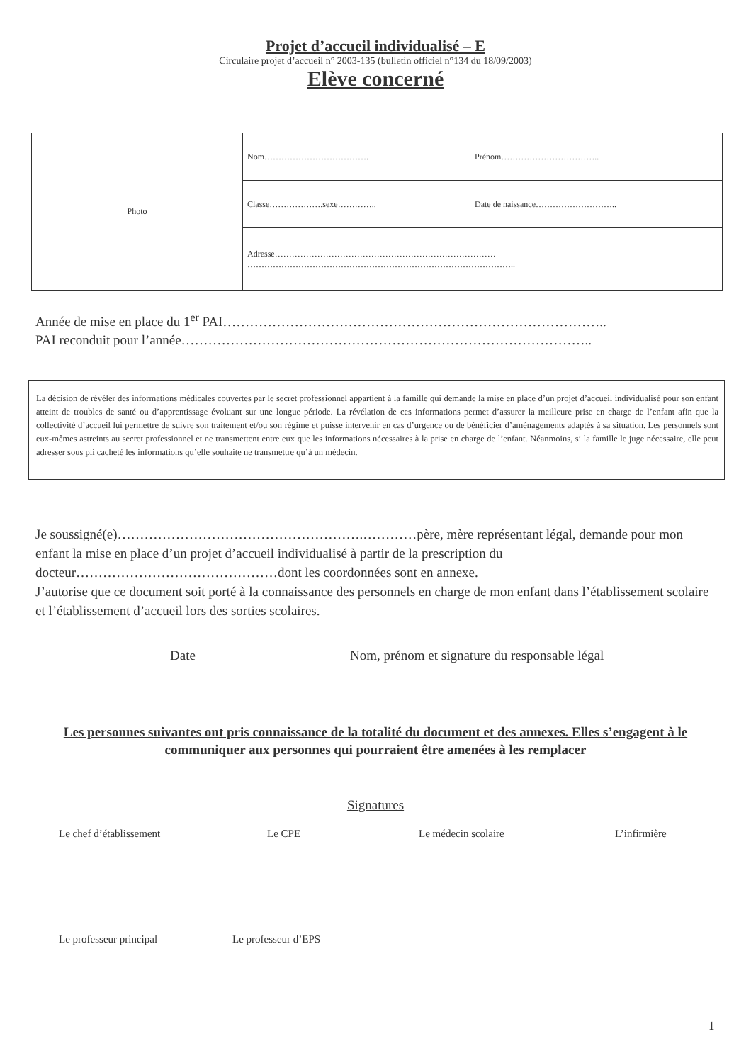Projet d’accueil individualisé – E
Circulaire projet d’accueil n° 2003-135 (bulletin officiel n°134 du 18/09/2003)
Elève concerné
| Photo | Nom………………………………. | Prénom…………………………….. |
| | Classe……………….sexe………….. | Date de naissance……………………….. |
| | Adresse…………………………………………………………………… ………………………………………………………………………………….. | |
Année de mise en place du 1<sup>er</sup> PAI…………………………………………………………………………..
PAI reconduit pour l’année………………………………………………………………………………..
La décision de révéler des informations médicales couvertes par le secret professionnel appartient à la famille qui demande la mise en place d’un projet d’accueil individualisé pour son enfant atteint de troubles de santé ou d’apprentissage évoluant sur une longue période. La révélation de ces informations permet d’assurer la meilleure prise en charge de l’enfant afin que la collectivité d’accueil lui permettre de suivre son traitement et/ou son régime et puisse intervenir en cas d’urgence ou de bénéficier d’aménagements adaptés à sa situation. Les personnels sont eux-mêmes astreints au secret professionnel et ne transmettent entre eux que les informations nécessaires à la prise en charge de l’enfant. Néanmoins, si la famille le juge nécessaire, elle peut adresser sous pli cacheté les informations qu’elle souhaite ne transmettre qu’à un médecin.
Je soussigné(e)……………………………………………….…………père, mère représentant légal, demande pour mon enfant la mise en place d’un projet d’accueil individualisé à partir de la prescription du docteur………………………………………dont les coordonnées sont en annexe.
J’autorise que ce document soit porté à la connaissance des personnels en charge de mon enfant dans l’établissement scolaire et l’établissement d’accueil lors des sorties scolaires.
Date
Nom, prénom et signature du responsable légal
Les personnes suivantes ont pris connaissance de la totalité du document et des annexes. Elles s’engagent à le communiquer aux personnes qui pourraient être amenées à les remplacer
Signatures
Le chef d’établissement Le CPE Le médecin scolaire L’infirmière
Le professeur principal Le professeur d’EPS
1